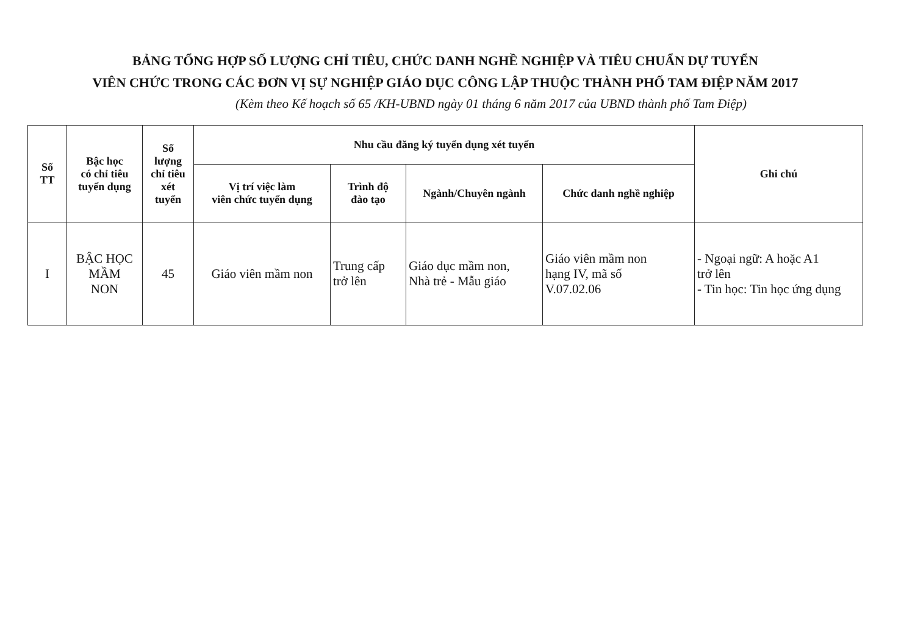BẢNG TỔNG HỢP SỐ LƯỢNG CHỈ TIÊU, CHỨC DANH NGHỀ NGHIỆP VÀ TIÊU CHUẨN DỰ TUYỂN
VIÊN CHỨC TRONG CÁC ĐƠN VỊ SỰ NGHIỆP GIÁO DỤC CÔNG LẬP THUỘC THÀNH PHỐ TAM ĐIỆP NĂM 2017
(Kèm theo Kế hoạch số 65 /KH-UBND ngày 01 tháng 6 năm 2017 của UBND thành phố Tam Điệp)
| Số TT | Bậc học có chỉ tiêu tuyển dụng | Số lượng chỉ tiêu xét tuyển | Nhu cầu đăng ký tuyển dụng xét tuyển | | | | Ghi chú |
| --- | --- | --- | --- | --- | --- | --- | --- |
| | | | Vị trí việc làm viên chức tuyển dụng | Trình độ đào tạo | Ngành/Chuyên ngành | Chức danh nghề nghiệp | |
| I | BẬC HỌC MẦM NON | 45 | Giáo viên mầm non | Trung cấp trở lên | Giáo dục mầm non, Nhà trẻ - Mẫu giáo | Giáo viên mầm non hạng IV, mã số V.07.02.06 | - Ngoại ngữ: A hoặc A1 trở lên - Tin học: Tin học ứng dụng |